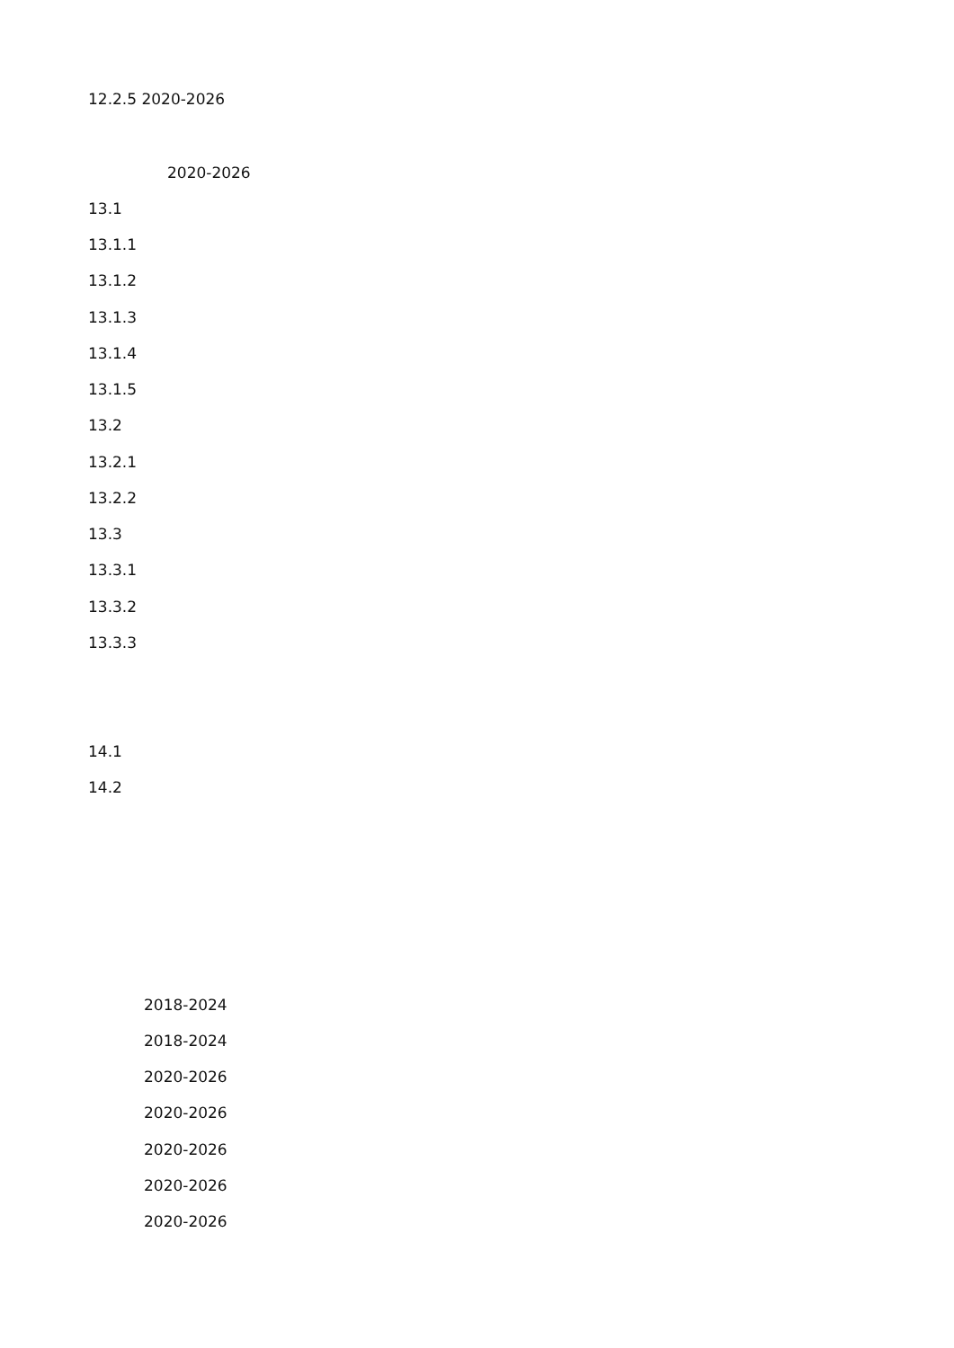12.2.5 2020-2026
2020-2026
13.1
13.1.1
13.1.2
13.1.3
13.1.4
13.1.5
13.2
13.2.1
13.2.2
13.3
13.3.1
13.3.2
13.3.3
14.1
14.2
2018-2024
2018-2024
2020-2026
2020-2026
2020-2026
2020-2026
2020-2026